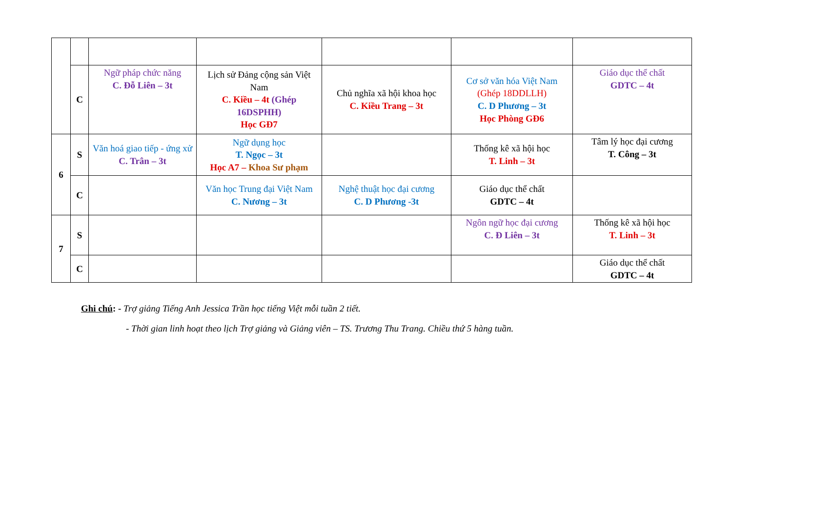| | C | Ngữ pháp chức năng C. Đỗ Liên – 3t | Lịch sử Đảng cộng sản Việt Nam C. Kiều – 4t (Ghép 16DSPHH) Học GĐ7 | Chủ nghĩa xã hội khoa học C. Kiều Trang – 3t | Cơ sở văn hóa Việt Nam (Ghép 18DDLLH) C. D Phương – 3t Học Phòng GĐ6 | Giáo dục thể chất GDTC – 4t |
| 6 | S | Văn hoá giao tiếp - ứng xử C. Trân – 3t | Ngữ dụng học T. Ngọc – 3t Học A7 – Khoa Sư phạm | | Thống kê xã hội học T. Linh – 3t | Tâm lý học đại cương T. Công – 3t |
| | C | | Văn học Trung đại Việt Nam C. Nương – 3t | Nghệ thuật học đại cương C. D Phương -3t | Giáo dục thể chất GDTC – 4t | |
| 7 | S | | | | Ngôn ngữ học đại cương C. Đ Liên – 3t | Thống kê xã hội học T. Linh – 3t |
| | C | | | | | Giáo dục thể chất GDTC – 4t |
Ghi chú: - Trợ giảng Tiếng Anh Jessica Trần học tiếng Việt mỗi tuần 2 tiết.
- Thời gian linh hoạt theo lịch Trợ giảng và Giảng viên – TS. Trương Thu Trang. Chiều thứ 5 hàng tuần.